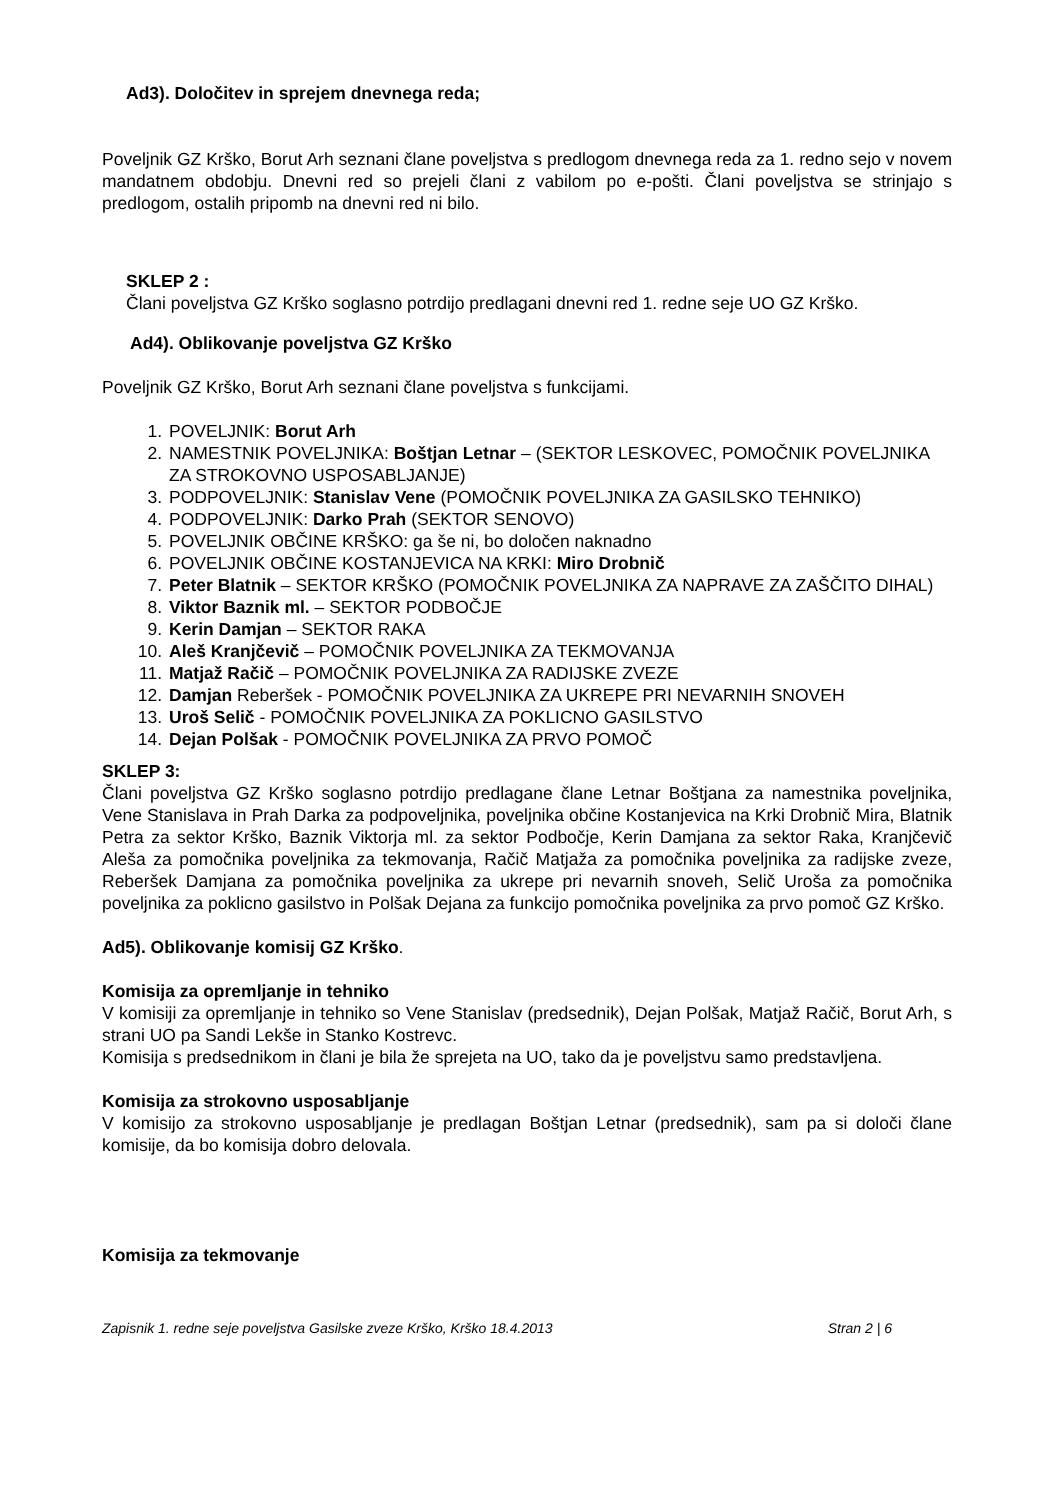Ad3). Določitev in sprejem dnevnega reda;
Poveljnik GZ Krško, Borut Arh seznani člane poveljstva s predlogom dnevnega reda za 1. redno sejo v novem mandatnem obdobju. Dnevni red so prejeli člani z vabilom po e-pošti. Člani poveljstva se strinjajo s predlogom, ostalih pripomb na dnevni red ni bilo.
SKLEP 2 :
Člani poveljstva GZ Krško soglasno potrdijo predlagani dnevni red 1. redne seje UO GZ Krško.
Ad4). Oblikovanje poveljstva GZ Krško
Poveljnik GZ Krško, Borut Arh seznani člane poveljstva s funkcijami.
1. POVELJNIK: Borut Arh
2. NAMESTNIK POVELJNIKA: Boštjan Letnar – (SEKTOR LESKOVEC, POMOČNIK POVELJNIKA ZA STROKOVNO USPOSABLJANJE)
3. PODPOVELJNIK: Stanislav Vene (POMOČNIK POVELJNIKA ZA GASILSKO TEHNIKO)
4. PODPOVELJNIK: Darko Prah (SEKTOR SENOVO)
5. POVELJNIK OBČINE KRŠKO: ga še ni, bo določen naknadno
6. POVELJNIK OBČINE KOSTANJEVICA NA KRKI: Miro Drobnič
7. Peter Blatnik – SEKTOR KRŠKO (POMOČNIK POVELJNIKA ZA NAPRAVE ZA ZAŠČITO DIHAL)
8. Viktor Baznik ml. – SEKTOR PODBOČJE
9. Kerin Damjan – SEKTOR RAKA
10. Aleš Kranjčevič – POMOČNIK POVELJNIKA ZA TEKMOVANJA
11. Matjaž Račič – POMOČNIK POVELJNIKA ZA RADIJSKE ZVEZE
12. Damjan Reberšek - POMOČNIK POVELJNIKA ZA UKREPE PRI NEVARNIH SNOVEH
13. Uroš Selič - POMOČNIK POVELJNIKA ZA POKLICNO GASILSTVO
14. Dejan Polšak - POMOČNIK POVELJNIKA ZA PRVO POMOČ
SKLEP 3:
Člani poveljstva GZ Krško soglasno potrdijo predlagane člane Letnar Boštjana za namestnika poveljnika, Vene Stanislava in Prah Darka za podpoveljnika, poveljnika občine Kostanjevica na Krki Drobnič Mira, Blatnik Petra za sektor Krško, Baznik Viktorja ml. za sektor Podbočje, Kerin Damjana za sektor Raka, Kranjčevič Aleša za pomočnika poveljnika za tekmovanja, Račič Matjaža za pomočnika poveljnika za radijske zveze, Reberšek Damjana za pomočnika poveljnika za ukrepe pri nevarnih snoveh, Selič Uroša za pomočnika poveljnika za poklicno gasilstvo in Polšak Dejana za funkcijo pomočnika poveljnika za prvo pomoč GZ Krško.
Ad5). Oblikovanje komisij GZ Krško.
Komisija za opremljanje in tehniko
V komisiji za opremljanje in tehniko so Vene Stanislav (predsednik), Dejan Polšak, Matjaž Račič, Borut Arh, s strani UO pa Sandi Lekše in Stanko Kostrevc.
Komisija s predsednikom in člani je bila že sprejeta na UO, tako da je poveljstvu samo predstavljena.
Komisija za strokovno usposabljanje
V komisijo za strokovno usposabljanje je predlagan Boštjan Letnar (predsednik), sam pa si določi člane komisije, da bo komisija dobro delovala.
Komisija za tekmovanje
Zapisnik 1. redne seje poveljstva Gasilske zveze Krško, Krško 18.4.2013 Stran 2 | 6